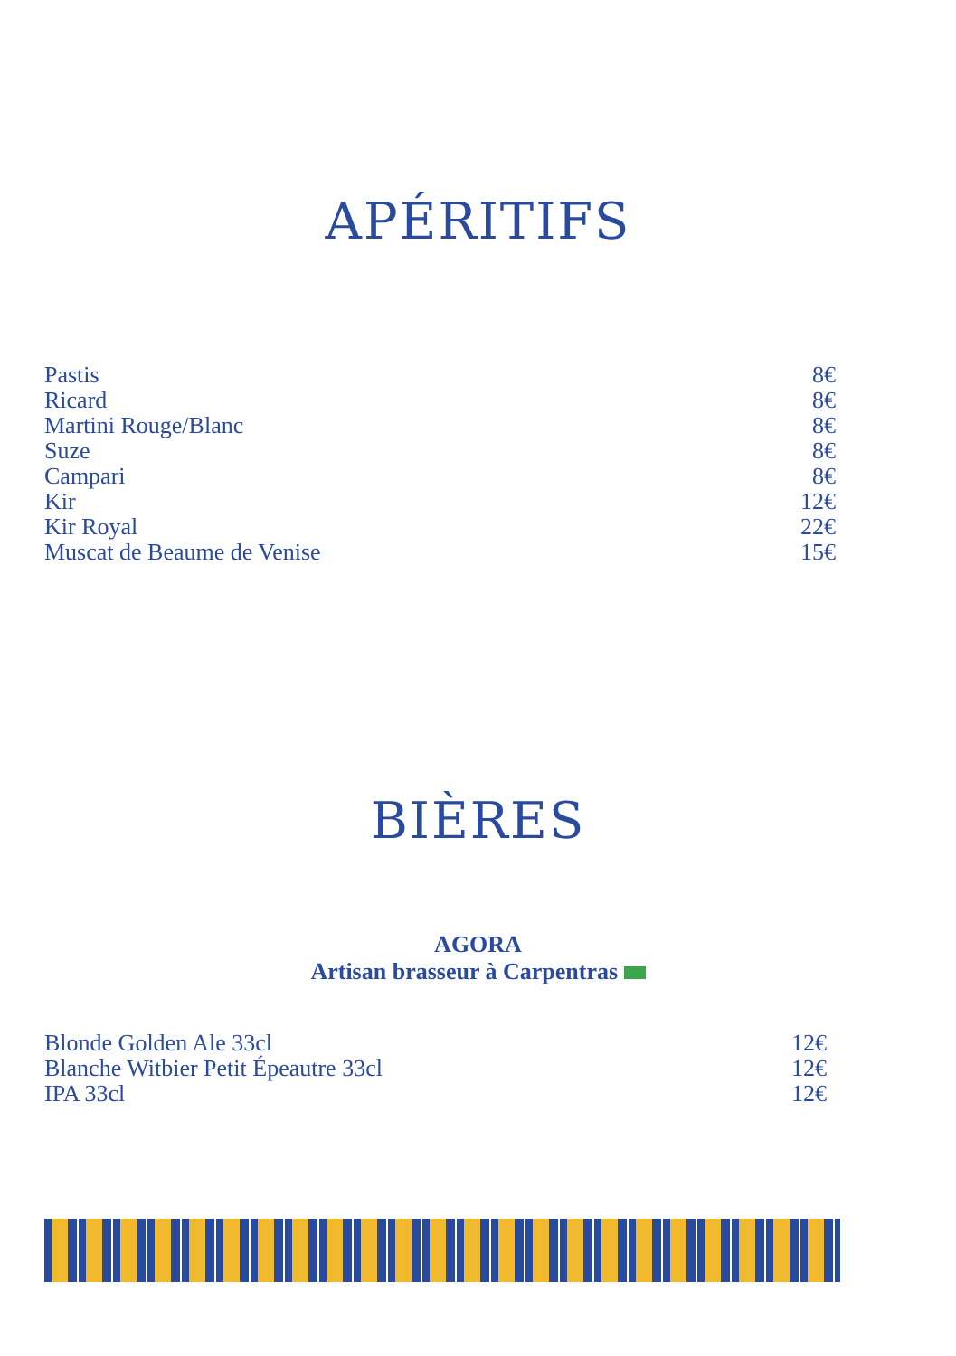APÉRITIFS
Pastis 8€
Ricard 8€
Martini Rouge/Blanc 8€
Suze 8€
Campari 8€
Kir 12€
Kir Royal 22€
Muscat de Beaume de Venise 15€
BIÈRES
AGORA
Artisan brasseur à Carpentras
Blonde Golden Ale 33cl 12€
Blanche Witbier Petit Épeautre 33cl 12€
IPA 33cl 12€